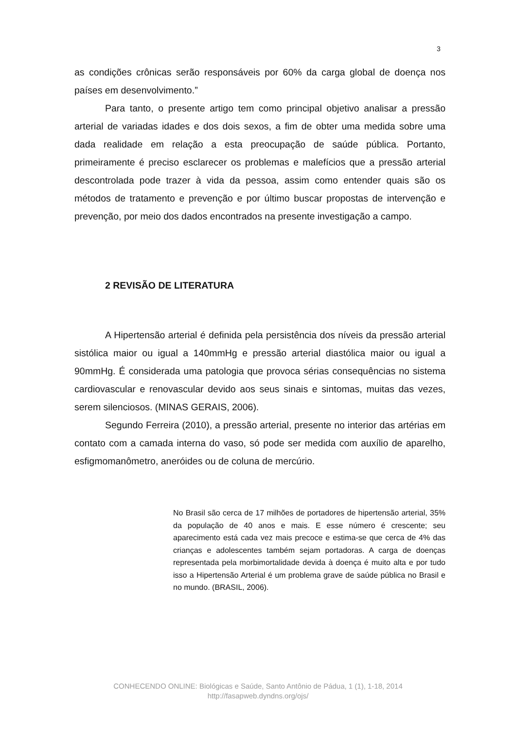3
as condições crônicas serão responsáveis por 60% da carga global de doença nos países em desenvolvimento.”
Para tanto, o presente artigo tem como principal objetivo analisar a pressão arterial de variadas idades e dos dois sexos, a fim de obter uma medida sobre uma dada realidade em relação a esta preocupação de saúde pública. Portanto, primeiramente é preciso esclarecer os problemas e malefícios que a pressão arterial descontrolada pode trazer à vida da pessoa, assim como entender quais são os métodos de tratamento e prevenção e por último buscar propostas de intervenção e prevenção, por meio dos dados encontrados na presente investigação a campo.
2 REVISÃO DE LITERATURA
A Hipertensão arterial é definida pela persistência dos níveis da pressão arterial sistólica maior ou igual a 140mmHg e pressão arterial diastólica maior ou igual a 90mmHg. É considerada uma patologia que provoca sérias consequências no sistema cardiovascular e renovascular devido aos seus sinais e sintomas, muitas das vezes, serem silenciosos. (MINAS GERAIS, 2006).
Segundo Ferreira (2010), a pressão arterial, presente no interior das artérias em contato com a camada interna do vaso, só pode ser medida com auxílio de aparelho, esfigmomanômetro, aneróides ou de coluna de mercúrio.
No Brasil são cerca de 17 milhões de portadores de hipertensão arterial, 35% da população de 40 anos e mais. E esse número é crescente; seu aparecimento está cada vez mais precoce e estima-se que cerca de 4% das crianças e adolescentes também sejam portadoras. A carga de doenças representada pela morbimortalidade devida à doença é muito alta e por tudo isso a Hipertensão Arterial é um problema grave de saúde pública no Brasil e no mundo. (BRASIL, 2006).
CONHECENDO ONLINE: Biológicas e Saúde, Santo Antônio de Pádua, 1 (1), 1-18, 2014
http://fasapweb.dyndns.org/ojs/